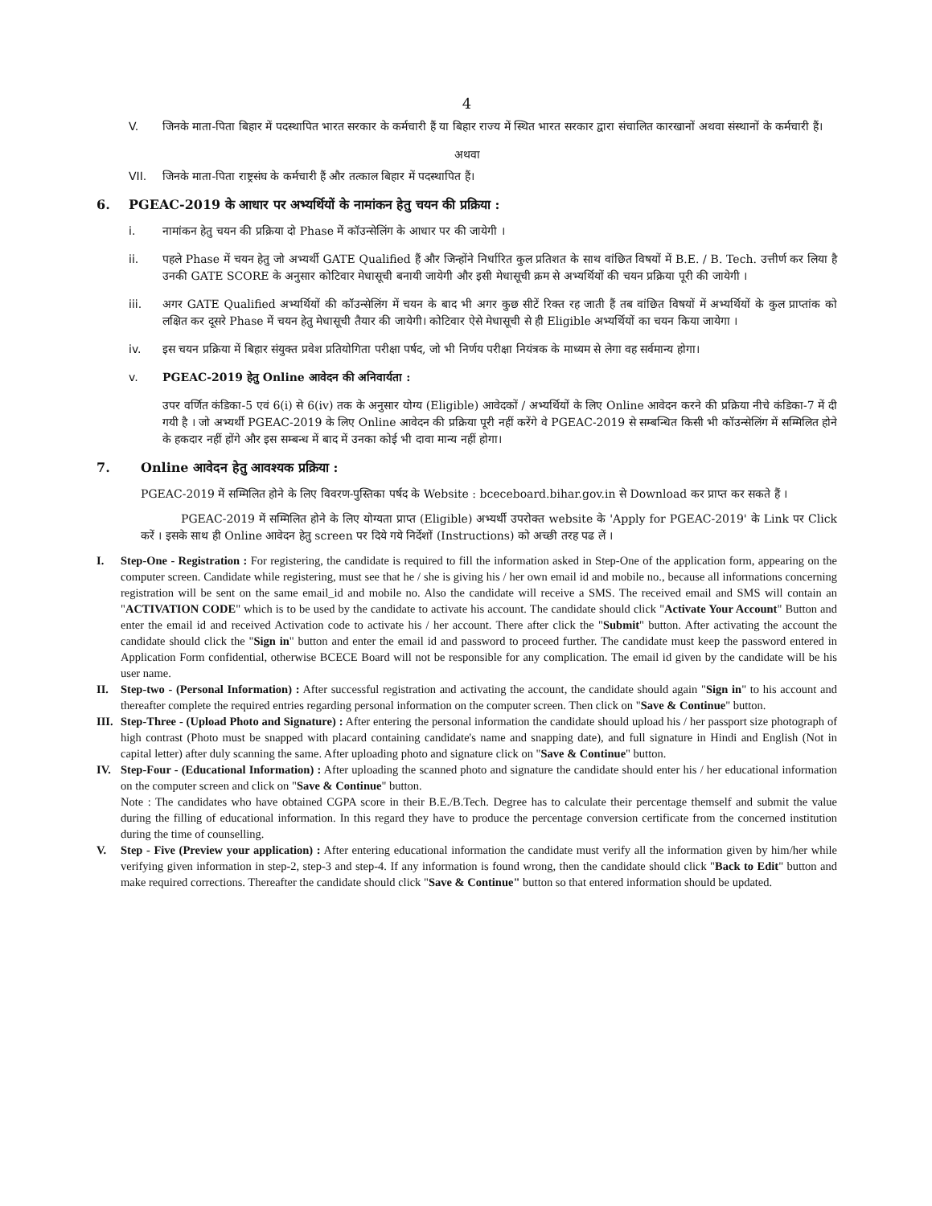4
V. जिनके माता-पिता बिहार में पदस्थापित भारत सरकार के कर्मचारी हैं या बिहार राज्य में स्थित भारत सरकार द्वारा संचालित कारखानों अथवा संस्थानों के कर्मचारी हैं।
अथवा
VII. जिनके माता-पिता राष्ट्रसंघ के कर्मचारी हैं और तत्काल बिहार में पदस्थापित हैं।
6. PGEAC-2019 के आधार पर अभ्यर्थियों के नामांकन हेतु चयन की प्रक्रिया :
i. नामांकन हेतु चयन की प्रक्रिया दो Phase में कॉउन्सेलिंग के आधार पर की जायेगी ।
ii. पहले Phase में चयन हेतु जो अभ्यर्थी GATE Qualified हैं और जिन्होंने निर्धारित कुल प्रतिशत के साथ वांछित विषयों में B.E. / B. Tech. उत्तीर्ण कर लिया है उनकी GATE SCORE के अनुसार कोटिवार मेधासूची बनायी जायेगी और इसी मेधासूची क्रम से अभ्यर्थियों की चयन प्रक्रिया पूरी की जायेगी ।
iii. अगर GATE Qualified अभ्यर्थियों की कॉउन्सेलिंग में चयन के बाद भी अगर कुछ सीटें रिक्त रह जाती हैं तब वांछित विषयों में अभ्यर्थियों के कुल प्राप्तांक को लक्षित कर दूसरे Phase में चयन हेतु मेधासूची तैयार की जायेगी। कोटिवार ऐसे मेधासूची से ही Eligible अभ्यर्थियों का चयन किया जायेगा ।
iv. इस चयन प्रक्रिया में बिहार संयुक्त प्रवेश प्रतियोगिता परीक्षा पर्षद, जो भी निर्णय परीक्षा नियंत्रक के माध्यम से लेगा वह सर्वमान्य होगा।
v. PGEAC-2019 हेतु Online आवेदन की अनिवार्यता :
उपर वर्णित कंडिका-5 एवं 6(i) से 6(iv) तक के अनुसार योग्य (Eligible) आवेदकों / अभ्यर्थियों के लिए Online आवेदन करने की प्रक्रिया नीचे कंडिका-7 में दी गयी है । जो अभ्यर्थी PGEAC-2019 के लिए Online आवेदन की प्रक्रिया पूरी नहीं करेंगे वे PGEAC-2019 से सम्बन्धित किसी भी कॉउन्सेलिंग में सम्मिलित होने के हकदार नहीं होंगे और इस सम्बन्ध में बाद में उनका कोई भी दावा मान्य नहीं होगा।
7. Online आवेदन हेतु आवश्यक प्रक्रिया :
PGEAC-2019 में सम्मिलित होने के लिए विवरण-पुस्तिका पर्षद के Website : bceceboard.bihar.gov.in से Download कर प्राप्त कर सकते हैं ।
PGEAC-2019 में सम्मिलित होने के लिए योग्यता प्राप्त (Eligible) अभ्यर्थी उपरोक्त website के 'Apply for PGEAC-2019' के Link पर Click करें । इसके साथ ही Online आवेदन हेतु screen पर दिये गये निर्देशों (Instructions) को अच्छी तरह पढ लें ।
I. Step-One - Registration : For registering, the candidate is required to fill the information asked in Step-One of the application form, appearing on the computer screen. Candidate while registering, must see that he / she is giving his / her own email id and mobile no., because all informations concerning registration will be sent on the same email_id and mobile no. Also the candidate will receive a SMS. The received email and SMS will contain an "ACTIVATION CODE" which is to be used by the candidate to activate his account. The candidate should click "Activate Your Account" Button and enter the email id and received Activation code to activate his / her account. There after click the "Submit" button. After activating the account the candidate should click the "Sign in" button and enter the email id and password to proceed further. The candidate must keep the password entered in Application Form confidential, otherwise BCECE Board will not be responsible for any complication. The email id given by the candidate will be his user name.
II. Step-two - (Personal Information) : After successful registration and activating the account, the candidate should again "Sign in" to his account and thereafter complete the required entries regarding personal information on the computer screen. Then click on "Save & Continue" button.
III. Step-Three - (Upload Photo and Signature) : After entering the personal information the candidate should upload his / her passport size photograph of high contrast (Photo must be snapped with placard containing candidate's name and snapping date), and full signature in Hindi and English (Not in capital letter) after duly scanning the same. After uploading photo and signature click on "Save & Continue" button.
IV. Step-Four - (Educational Information) : After uploading the scanned photo and signature the candidate should enter his / her educational information on the computer screen and click on "Save & Continue" button.
Note : The candidates who have obtained CGPA score in their B.E./B.Tech. Degree has to calculate their percentage themself and submit the value during the filling of educational information. In this regard they have to produce the percentage conversion certificate from the concerned institution during the time of counselling.
V. Step - Five (Preview your application) : After entering educational information the candidate must verify all the information given by him/her while verifying given information in step-2, step-3 and step-4. If any information is found wrong, then the candidate should click "Back to Edit" button and make required corrections. Thereafter the candidate should click "Save & Continue" button so that entered information should be updated.